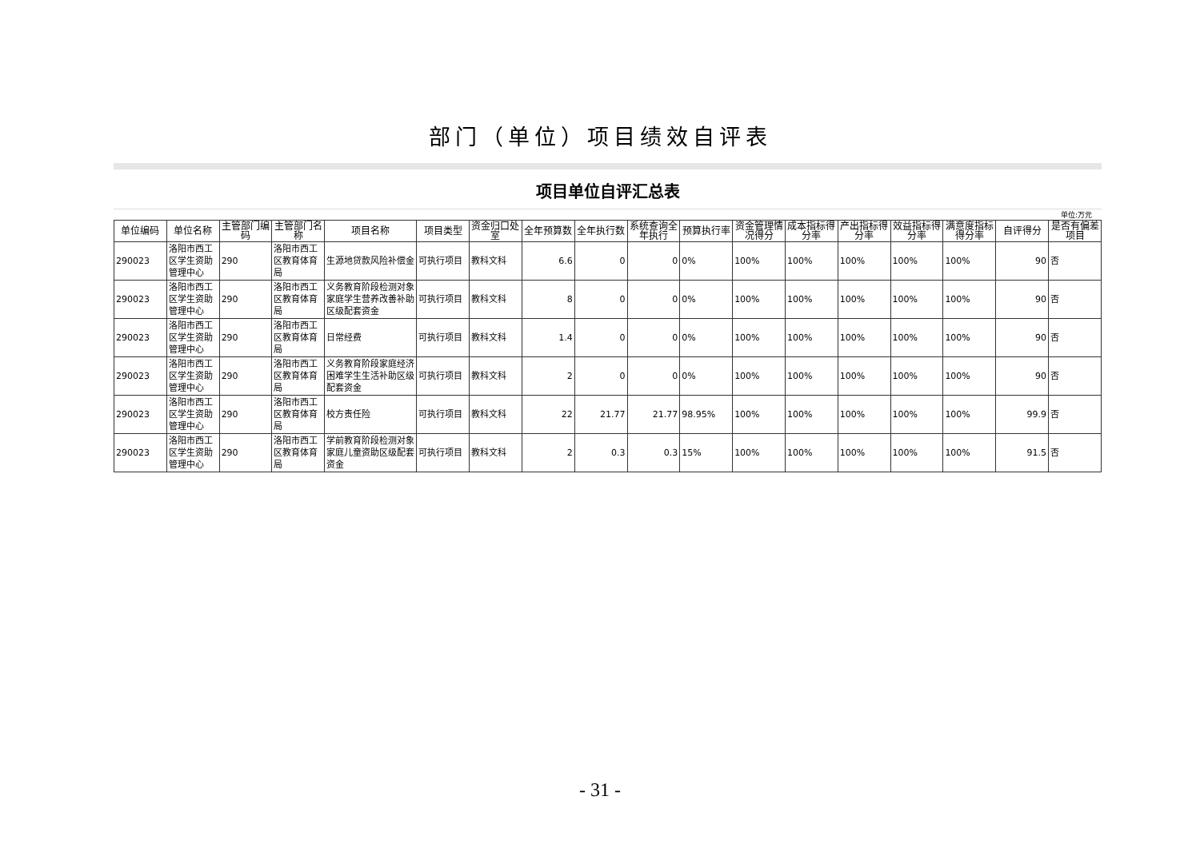部门（单位）项目绩效自评表
项目单位自评汇总表
单位:万元
| 单位编码 | 单位名称 | 主管部门编码 | 主管部门名称 | 项目名称 | 项目类型 | 资金归口处室 | 全年预算数 | 全年执行数 | 系统查询全年执行 | 预算执行率 | 资金管理情况得分 | 成本指标得分率 | 产出指标得分率 | 效益指标得分率 | 满意度指标得分率 | 自评得分 | 是否有偏差项目 |
| --- | --- | --- | --- | --- | --- | --- | --- | --- | --- | --- | --- | --- | --- | --- | --- | --- | --- |
| 290023 | 洛阳市西工区学生资助管理中心 | 290 | 洛阳市西工区教育体育局 | 生源地贷款风险补偿金 | 可执行项目 | 教科文科 | 6.6 | 0 | 0 | 0% | 100% | 100% | 100% | 100% | 100% | 90 | 否 |
| 290023 | 洛阳市西工区学生资助管理中心 | 290 | 洛阳市西工区教育体育局 | 义务教育阶段检测对象家庭学生营养改善补助区级配套资金 | 可执行项目 | 教科文科 | 8 | 0 | 0 | 0% | 100% | 100% | 100% | 100% | 100% | 90 | 否 |
| 290023 | 洛阳市西工区学生资助管理中心 | 290 | 洛阳市西工区教育体育局 | 日常经费 | 可执行项目 | 教科文科 | 1.4 | 0 | 0 | 0% | 100% | 100% | 100% | 100% | 100% | 90 | 否 |
| 290023 | 洛阳市西工区学生资助管理中心 | 290 | 洛阳市西工区教育体育局 | 义务教育阶段家庭经济困难学生生活补助区级配套资金 | 可执行项目 | 教科文科 | 2 | 0 | 0 | 0% | 100% | 100% | 100% | 100% | 100% | 90 | 否 |
| 290023 | 洛阳市西工区学生资助管理中心 | 290 | 洛阳市西工区教育体育局 | 校方责任险 | 可执行项目 | 教科文科 | 22 | 21.77 | 21.77 | 98.95% | 100% | 100% | 100% | 100% | 100% | 99.9 | 否 |
| 290023 | 洛阳市西工区学生资助管理中心 | 290 | 洛阳市西工区教育体育局 | 学前教育阶段检测对象家庭儿童资助区级配套资金 | 可执行项目 | 教科文科 | 2 | 0.3 | 0.3 | 15% | 100% | 100% | 100% | 100% | 100% | 91.5 | 否 |
- 31 -